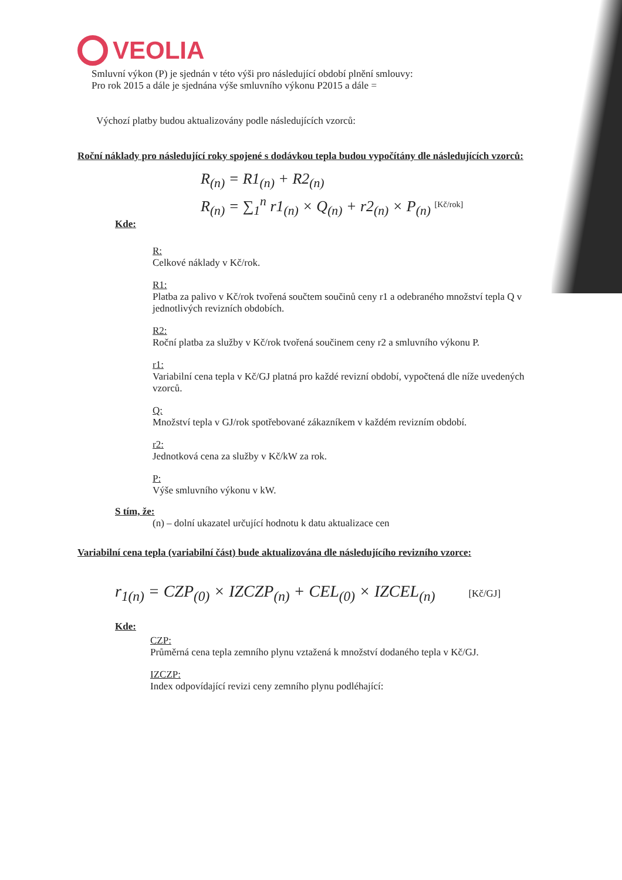VEOLIA
Smluvní výkon (P) je sjednán v této výši pro následující období plnění smlouvy:
Pro rok 2015 a dále je sjednána výše smluvního výkonu P2015 a dále =
Výchozí platby budou aktualizovány podle následujících vzorců:
Roční náklady pro následující roky spojené s dodávkou tepla budou vypočítány dle následujících vzorců:
R<sub>(n)</sub> = R1<sub>(n)</sub> + R2<sub>(n)</sub>
R<sub>(n)</sub> = ∑<sub>1</sub><sup>n</sup> r1<sub>(n)</sub> × Q<sub>(n)</sub> + r2<sub>(n)</sub> × P<sub>(n)</sub> <sup>[Kč/rok]</sup>
Kde:
R:
Celkové náklady v Kč/rok.
R1:
Platba za palivo v Kč/rok tvořená součtem součinů ceny r1 a odebraného množství tepla Q v jednotlivých revizních obdobích.
R2:
Roční platba za služby v Kč/rok tvořená součinem ceny r2 a smluvního výkonu P.
r1:
Variabilní cena tepla v Kč/GJ platná pro každé revizní období, vypočtená dle níže uvedených vzorců.
Q:
Množství tepla v GJ/rok spotřebované zákazníkem v každém revizním období.
r2:
Jednotková cena za služby v Kč/kW za rok.
P:
Výše smluvního výkonu v kW.
S tím, že:
(n) – dolní ukazatel určující hodnotu k datu aktualizace cen
Variabilní cena tepla (variabilní část) bude aktualizována dle následujícího revizního vzorce:
r<sub>1(n)</sub> = CZP<sub>(0)</sub> × IZCZP<sub>(n)</sub> + CEL<sub>(0)</sub> × IZCEL<sub>(n)</sub> [Kč/GJ]
Kde:
CZP:
Průměrná cena tepla zemního plynu vztažená k množství dodaného tepla v Kč/GJ.
IZCZP:
Index odpovídající revizi ceny zemního plynu podléhající: